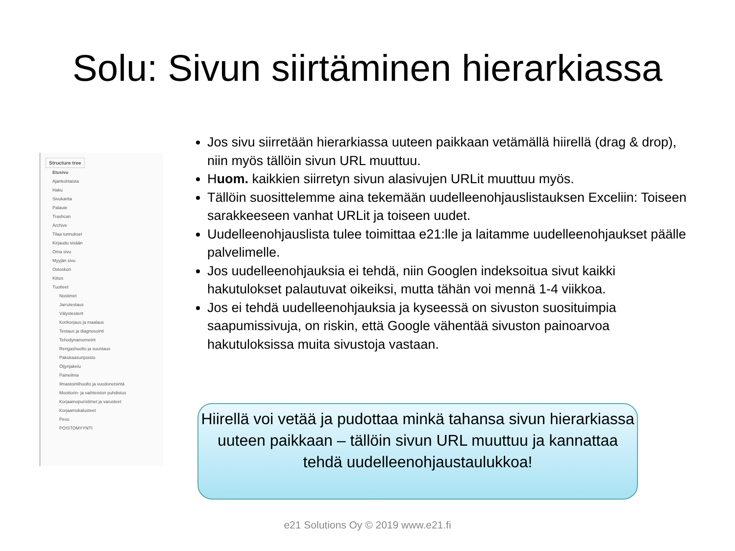Solu: Sivun siirtäminen hierarkiassa
Structure tree
Etusivu
Ajankohtaista
Haku
Sivukartta
Palaute
Trashcan
Archive
Tilaa tunnukset
Kirjaudu sisään
Oma sivu
Myyjän sivu
Ostoskori
Kiitos
Tuotteet
Nostimet
Jarrutestaus
Välystesterit
Korikorjaus ja maalaus
Testaus ja diagnosointi
Tehodynamometrit
Rengashuolto ja suuntaus
Pakokaasunpoisto
Öljynjakelu
Paineilma
Ilmastointihuolto ja vuodonetsintä
Moottorin- ja vaihteiston puhdistus
Korjaamopuristimet ja varusteet
Korjaamokalusteet
Pesu
POISTOMYYNTI
Jos sivu siirretään hierarkiassa uuteen paikkaan vetämällä hiirellä (drag & drop), niin myös tällöin sivun URL muuttuu.
Huom. kaikkien siirretyn sivun alasivujen URLit muuttuu myös.
Tällöin suosittelemme aina tekemään uudelleenohjauslistauksen Exceliin: Toiseen sarakkeeseen vanhat URLit ja toiseen uudet.
Uudelleenohjauslista tulee toimittaa e21:lle ja laitamme uudelleenohjaukset päälle palvelimelle.
Jos uudelleenohjauksia ei tehdä, niin Googlen indeksoitua sivut kaikki hakutulokset palautuvat oikeiksi, mutta tähän voi mennä 1-4 viikkoa.
Jos ei tehdä uudelleenohjauksia ja kyseessä on sivuston suosituimpia saapumissivuja, on riskin, että Google vähentää sivuston painoarvoa hakutuloksissa muita sivustoja vastaan.
Hiirellä voi vetää ja pudottaa minkä tahansa sivun hierarkiassa uuteen paikkaan – tällöin sivun URL muuttuu ja kannattaa tehdä uudelleenohjaustaulukkoa!
e21 Solutions Oy © 2019 www.e21.fi